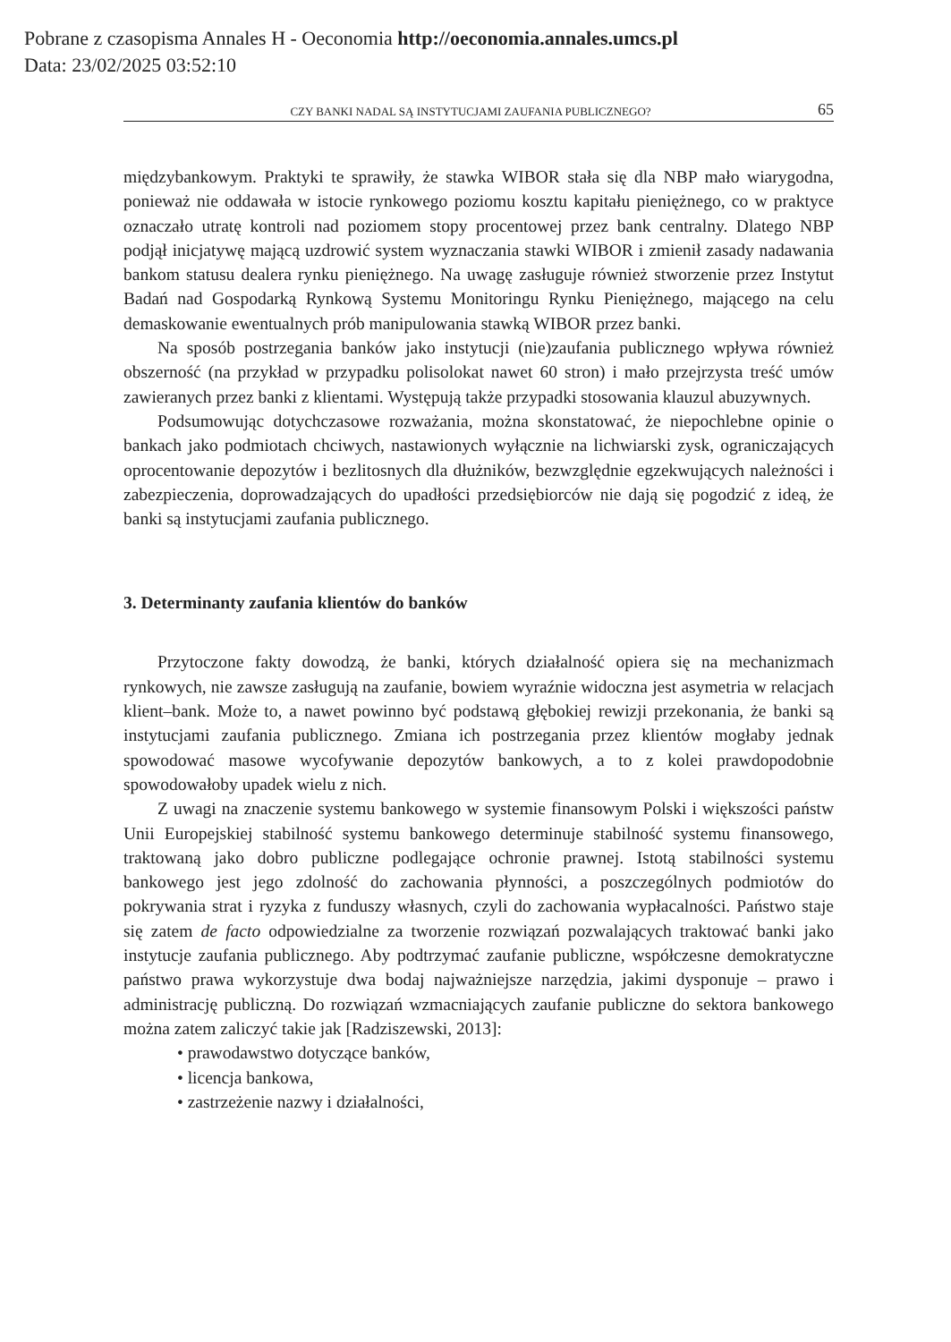Pobrane z czasopisma Annales H - Oeconomia http://oeconomia.annales.umcs.pl
Data: 23/02/2025 03:52:10
CZY BANKI NADAL SĄ INSTYTUCJAMI ZAUFANIA PUBLICZNEGO? 65
międzybankowym. Praktyki te sprawiły, że stawka WIBOR stała się dla NBP mało wiarygodna, ponieważ nie oddawała w istocie rynkowego poziomu kosztu kapitału pieniężnego, co w praktyce oznaczało utratę kontroli nad poziomem stopy procentowej przez bank centralny. Dlatego NBP podjął inicjatywę mającą uzdrowić system wyznaczania stawki WIBOR i zmienił zasady nadawania bankom statusu dealera rynku pieniężnego. Na uwagę zasługuje również stworzenie przez Instytut Badań nad Gospodarką Rynkową Systemu Monitoringu Rynku Pieniężnego, mającego na celu demaskowanie ewentualnych prób manipulowania stawką WIBOR przez banki.
Na sposób postrzegania banków jako instytucji (nie)zaufania publicznego wpływa również obszerność (na przykład w przypadku polisolokat nawet 60 stron) i mało przejrzysta treść umów zawieranych przez banki z klientami. Występują także przypadki stosowania klauzul abuzywnych.
Podsumowując dotychczasowe rozważania, można skonstatować, że niepochlebne opinie o bankach jako podmiotach chciwych, nastawionych wyłącznie na lichwiarski zysk, ograniczających oprocentowanie depozytów i bezlitosnych dla dłużników, bezwzględnie egzekwujących należności i zabezpieczenia, doprowadzających do upadłości przedsiębiorców nie dają się pogodzić z ideą, że banki są instytucjami zaufania publicznego.
3. Determinanty zaufania klientów do banków
Przytoczone fakty dowodzą, że banki, których działalność opiera się na mechanizmach rynkowych, nie zawsze zasługują na zaufanie, bowiem wyraźnie widoczna jest asymetria w relacjach klient–bank. Może to, a nawet powinno być podstawą głębokiej rewizji przekonania, że banki są instytucjami zaufania publicznego. Zmiana ich postrzegania przez klientów mogłaby jednak spowodować masowe wycofywanie depozytów bankowych, a to z kolei prawdopodobnie spowodowałoby upadek wielu z nich.
Z uwagi na znaczenie systemu bankowego w systemie finansowym Polski i większości państw Unii Europejskiej stabilność systemu bankowego determinuje stabilność systemu finansowego, traktowaną jako dobro publiczne podlegające ochronie prawnej. Istotą stabilności systemu bankowego jest jego zdolność do zachowania płynności, a poszczególnych podmiotów do pokrywania strat i ryzyka z funduszy własnych, czyli do zachowania wypłacalności. Państwo staje się zatem de facto odpowiedzialne za tworzenie rozwiązań pozwalających traktować banki jako instytucje zaufania publicznego. Aby podtrzymać zaufanie publiczne, współczesne demokratyczne państwo prawa wykorzystuje dwa bodaj najważniejsze narzędzia, jakimi dysponuje – prawo i administrację publiczną. Do rozwiązań wzmacniających zaufanie publiczne do sektora bankowego można zatem zaliczyć takie jak [Radziszewski, 2013]:
• prawodawstwo dotyczące banków,
• licencja bankowa,
• zastrzeżenie nazwy i działalności,